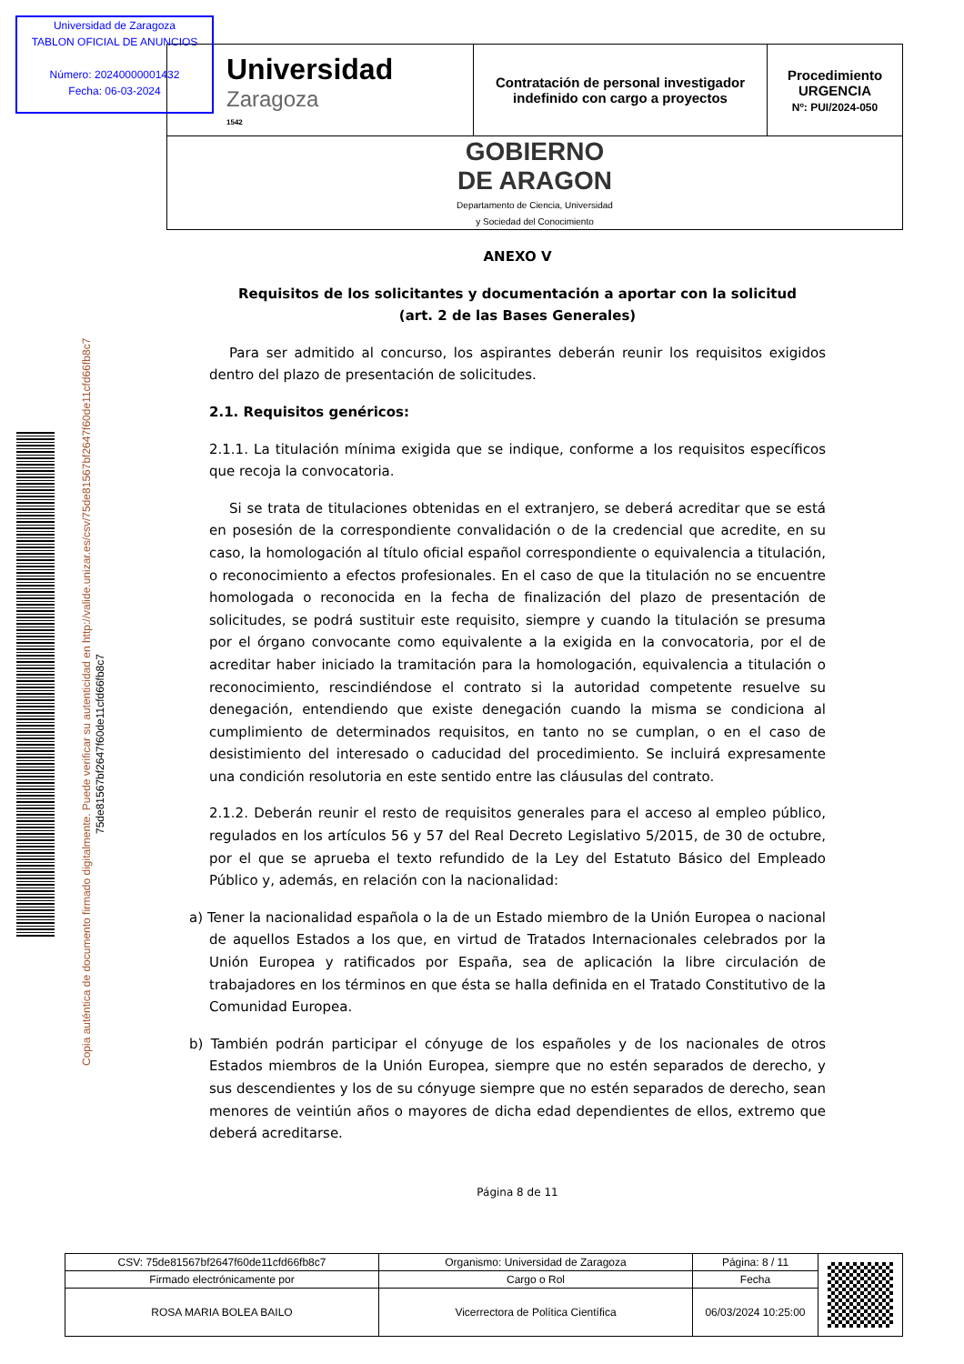Copia auténtica de documento firmado digitalmente. Puede verificar su autenticidad en http://valide.unizar.es/csv/75de81567bf2647f60de11cfd66fb8c7
75de81567bf2647f60de11cfd66fb8c7
| Universidad Zaragoza 1542 | Contratación de personal investigador indefinido con cargo a proyectos | Procedimiento URGENCIA Nº: PUI/2024-050 |
| GOBIERNO DE ARAGON Departamento de Ciencia, Universidad y Sociedad del Conocimiento | | |
Universidad de Zaragoza
TABLON OFICIAL DE ANUNCIOS
Número: 20240000001432
Fecha: 06-03-2024
ANEXO V
Requisitos de los solicitantes y documentación a aportar con la solicitud
(art. 2 de las Bases Generales)
Para ser admitido al concurso, los aspirantes deberán reunir los requisitos exigidos dentro del plazo de presentación de solicitudes.
2.1. Requisitos genéricos:
2.1.1. La titulación mínima exigida que se indique, conforme a los requisitos específicos que recoja la convocatoria.
Si se trata de titulaciones obtenidas en el extranjero, se deberá acreditar que se está en posesión de la correspondiente convalidación o de la credencial que acredite, en su caso, la homologación al título oficial español correspondiente o equivalencia a titulación, o reconocimiento a efectos profesionales. En el caso de que la titulación no se encuentre homologada o reconocida en la fecha de finalización del plazo de presentación de solicitudes, se podrá sustituir este requisito, siempre y cuando la titulación se presuma por el órgano convocante como equivalente a la exigida en la convocatoria, por el de acreditar haber iniciado la tramitación para la homologación, equivalencia a titulación o reconocimiento, rescindiéndose el contrato si la autoridad competente resuelve su denegación, entendiendo que existe denegación cuando la misma se condiciona al cumplimiento de determinados requisitos, en tanto no se cumplan, o en el caso de desistimiento del interesado o caducidad del procedimiento. Se incluirá expresamente una condición resolutoria en este sentido entre las cláusulas del contrato.
2.1.2. Deberán reunir el resto de requisitos generales para el acceso al empleo público, regulados en los artículos 56 y 57 del Real Decreto Legislativo 5/2015, de 30 de octubre, por el que se aprueba el texto refundido de la Ley del Estatuto Básico del Empleado Público y, además, en relación con la nacionalidad:
a) Tener la nacionalidad española o la de un Estado miembro de la Unión Europea o nacional de aquellos Estados a los que, en virtud de Tratados Internacionales celebrados por la Unión Europea y ratificados por España, sea de aplicación la libre circulación de trabajadores en los términos en que ésta se halla definida en el Tratado Constitutivo de la Comunidad Europea.
b) También podrán participar el cónyuge de los españoles y de los nacionales de otros Estados miembros de la Unión Europea, siempre que no estén separados de derecho, y sus descendientes y los de su cónyuge siempre que no estén separados de derecho, sean menores de veintiún años o mayores de dicha edad dependientes de ellos, extremo que deberá acreditarse.
Página 8 de 11
| CSV: 75de81567bf2647f60de11cfd66fb8c7 | Organismo: Universidad de Zaragoza | Página: 8 / 11 | |
| Firmado electrónicamente por | Cargo o Rol | Fecha | |
| ROSA MARIA BOLEA BAILO | Vicerrectora de Política Científica | 06/03/2024 10:25:00 | |